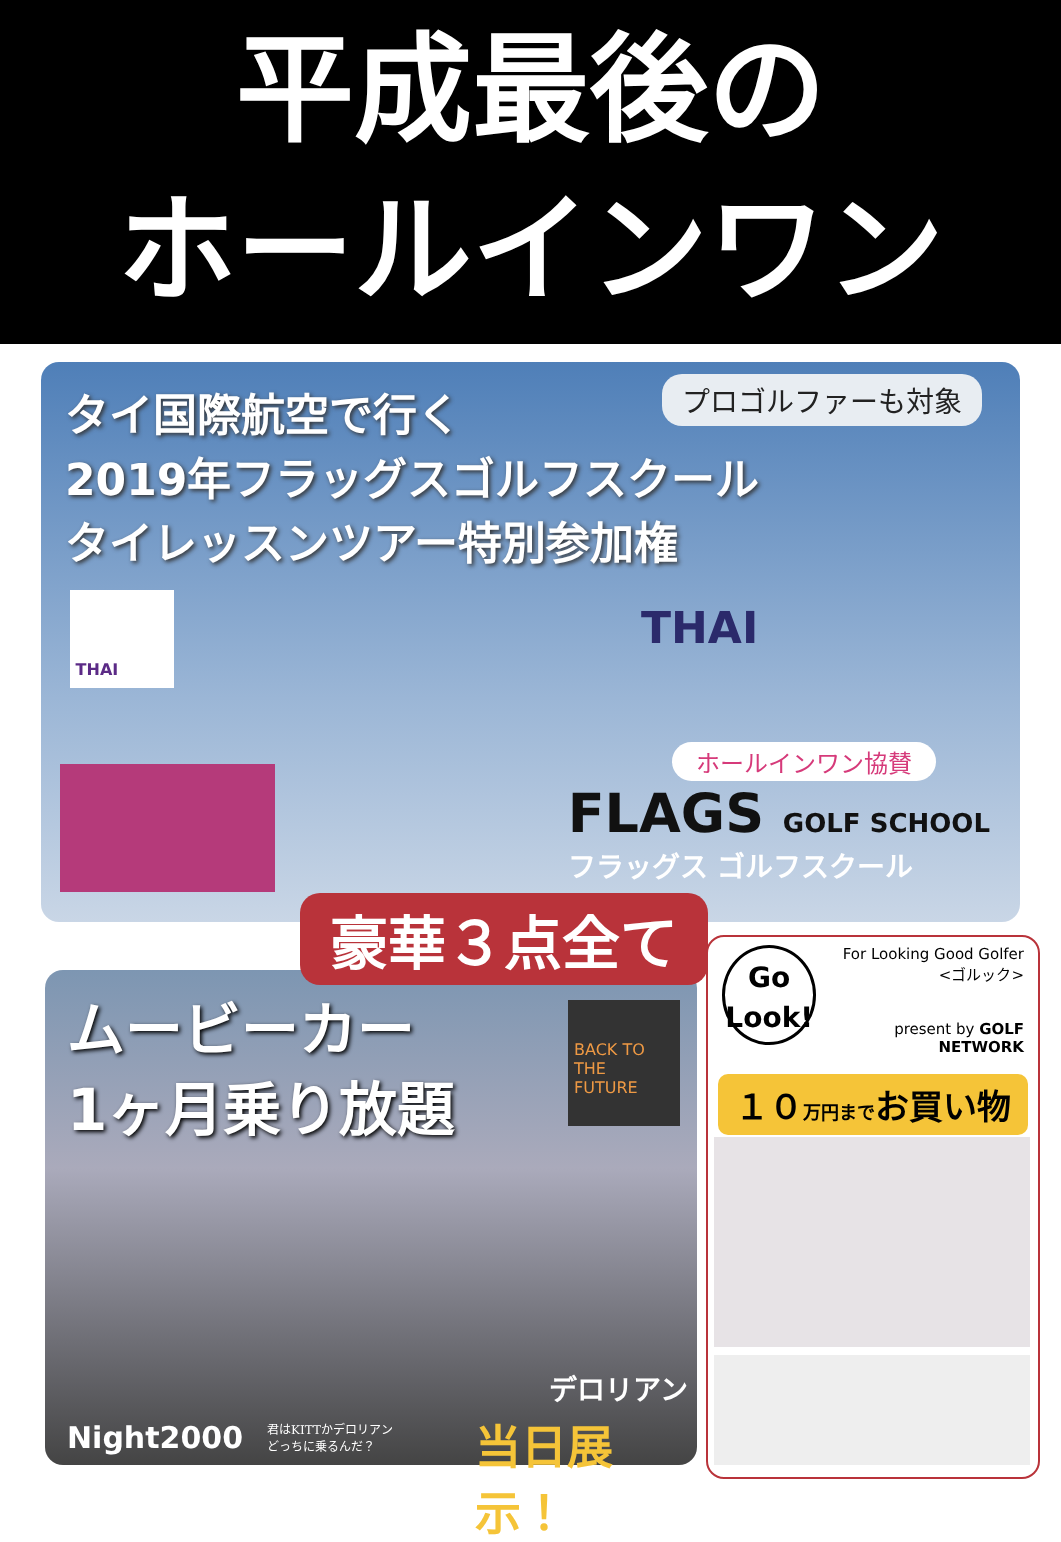平成最後の
ホールインワン
タイ国際航空で行く
2019年フラッグスゴルフスクール
タイレッスンツアー特別参加権
プロゴルファーも対象
THAI
THAI
ホールインワン協賛
FLAGS GOLF SCHOOL
フラッグス ゴルフスクール
ムービーカー
1ヶ月乗り放題
BACK TO THE FUTURE
デロリアン
当日展示！
Night2000
君はKITTかデロリアン
どっちに乗るんだ？
豪華３点全て
Go
Look!
For Looking Good Golfer
<ゴルック>
present by GOLF NETWORK
１０万円までお買い物